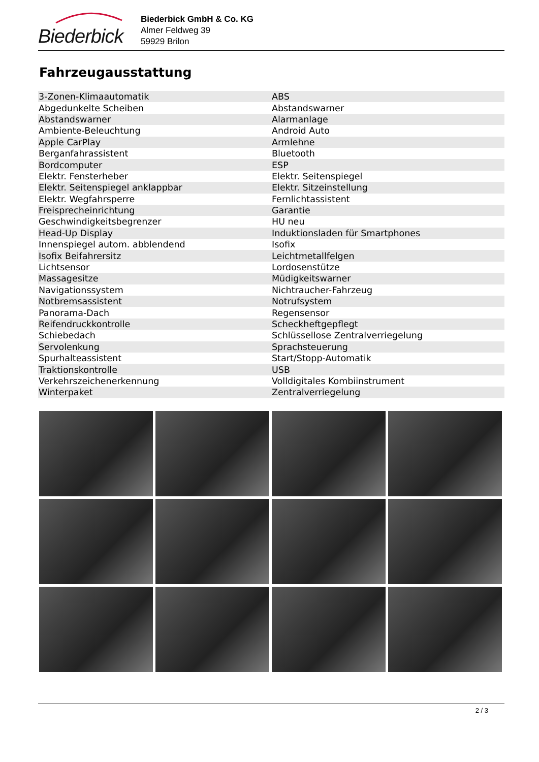Biederbick
Biederbick GmbH & Co. KG
Almer Feldweg 39
59929 Brilon
Fahrzeugausstattung
| 3-Zonen-Klimaautomatik | ABS |
| Abgedunkelte Scheiben | Abstandswarner |
| Abstandswarner | Alarmanlage |
| Ambiente-Beleuchtung | Android Auto |
| Apple CarPlay | Armlehne |
| Berganfahrassistent | Bluetooth |
| Bordcomputer | ESP |
| Elektr. Fensterheber | Elektr. Seitenspiegel |
| Elektr. Seitenspiegel anklappbar | Elektr. Sitzeinstellung |
| Elektr. Wegfahrsperre | Fernlichtassistent |
| Freisprecheinrichtung | Garantie |
| Geschwindigkeitsbegrenzer | HU neu |
| Head-Up Display | Induktionsladen für Smartphones |
| Innenspiegel autom. abblendend | Isofix |
| Isofix Beifahrersitz | Leichtmetallfelgen |
| Lichtsensor | Lordosenstütze |
| Massagesitze | Müdigkeitswarner |
| Navigationssystem | Nichtraucher-Fahrzeug |
| Notbremsassistent | Notrufsystem |
| Panorama-Dach | Regensensor |
| Reifendruckkontrolle | Scheckheftgepflegt |
| Schiebedach | Schlüssellose Zentralverriegelung |
| Servolenkung | Sprachsteuerung |
| Spurhalteassistent | Start/Stopp-Automatik |
| Traktionskontrolle | USB |
| Verkehrszeichenerkennung | Volldigitales Kombiinstrument |
| Winterpaket | Zentralverriegelung |
2 / 3